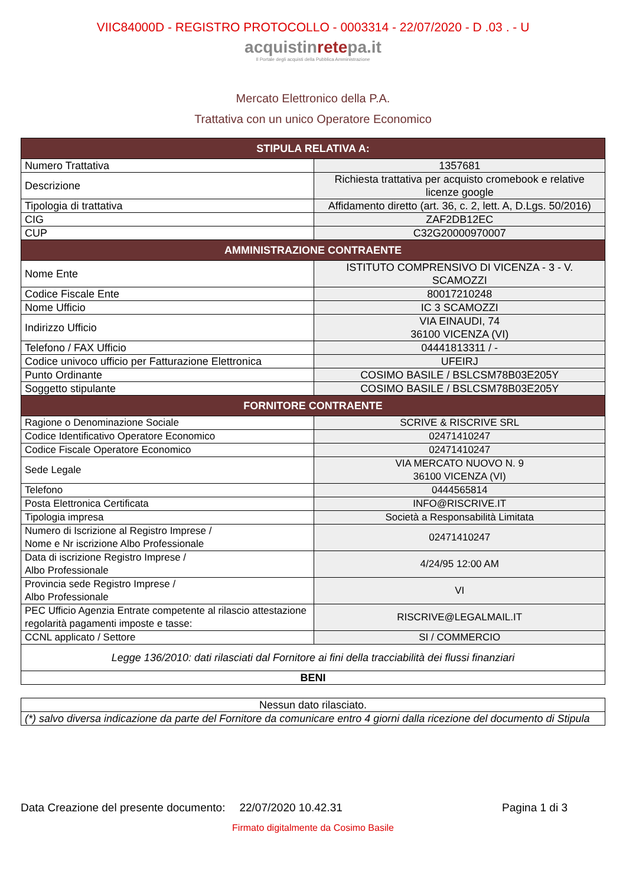VIIC84000D - REGISTRO PROTOCOLLO - 0003314 - 22/07/2020 - D .03 . - U
acquistinretepa.it
Il Portale degli acquisti della Pubblica Amministrazione
Mercato Elettronico della P.A.
Trattativa con un unico Operatore Economico
| STIPULA RELATIVA A: | |
| --- | --- |
| Numero Trattativa | 1357681 |
| Descrizione | Richiesta trattativa per acquisto cromebook e relative licenze google |
| Tipologia di trattativa | Affidamento diretto (art. 36, c. 2, lett. A, D.Lgs. 50/2016) |
| CIG | ZAF2DB12EC |
| CUP | C32G20000970007 |
| AMMINISTRAZIONE CONTRAENTE | |
| Nome Ente | ISTITUTO COMPRENSIVO DI VICENZA - 3 - V. SCAMOZZI |
| Codice Fiscale Ente | 80017210248 |
| Nome Ufficio | IC 3 SCAMOZZI |
| Indirizzo Ufficio | VIA EINAUDI, 74 36100 VICENZA (VI) |
| Telefono / FAX Ufficio | 04441813311 / - |
| Codice univoco ufficio per Fatturazione Elettronica | UFEIRJ |
| Punto Ordinante | COSIMO BASILE / BSLCSM78B03E205Y |
| Soggetto stipulante | COSIMO BASILE / BSLCSM78B03E205Y |
| FORNITORE CONTRAENTE | |
| Ragione o Denominazione Sociale | SCRIVE & RISCRIVE SRL |
| Codice Identificativo Operatore Economico | 02471410247 |
| Codice Fiscale Operatore Economico | 02471410247 |
| Sede Legale | VIA MERCATO NUOVO N. 9 36100 VICENZA (VI) |
| Telefono | 0444565814 |
| Posta Elettronica Certificata | INFO@RISCRIVE.IT |
| Tipologia impresa | Società a Responsabilità Limitata |
| Numero di Iscrizione al Registro Imprese / Nome e Nr iscrizione Albo Professionale | 02471410247 |
| Data di iscrizione Registro Imprese / Albo Professionale | 4/24/95 12:00 AM |
| Provincia sede Registro Imprese / Albo Professionale | VI |
| PEC Ufficio Agenzia Entrate competente al rilascio attestazione regolarità pagamenti imposte e tasse: | RISCRIVE@LEGALMAIL.IT |
| CCNL applicato / Settore | SI / COMMERCIO |
| Legge 136/2010: dati rilasciati dal Fornitore ai fini della tracciabilità dei flussi finanziari | |
| BENI | |
| Nessun dato rilasciato. |
| (*) salvo diversa indicazione da parte del Fornitore da comunicare entro 4 giorni dalla ricezione del documento di Stipula |
Data Creazione del presente documento: 22/07/2020 10.42.31 Pagina 1 di 3
Firmato digitalmente da Cosimo Basile